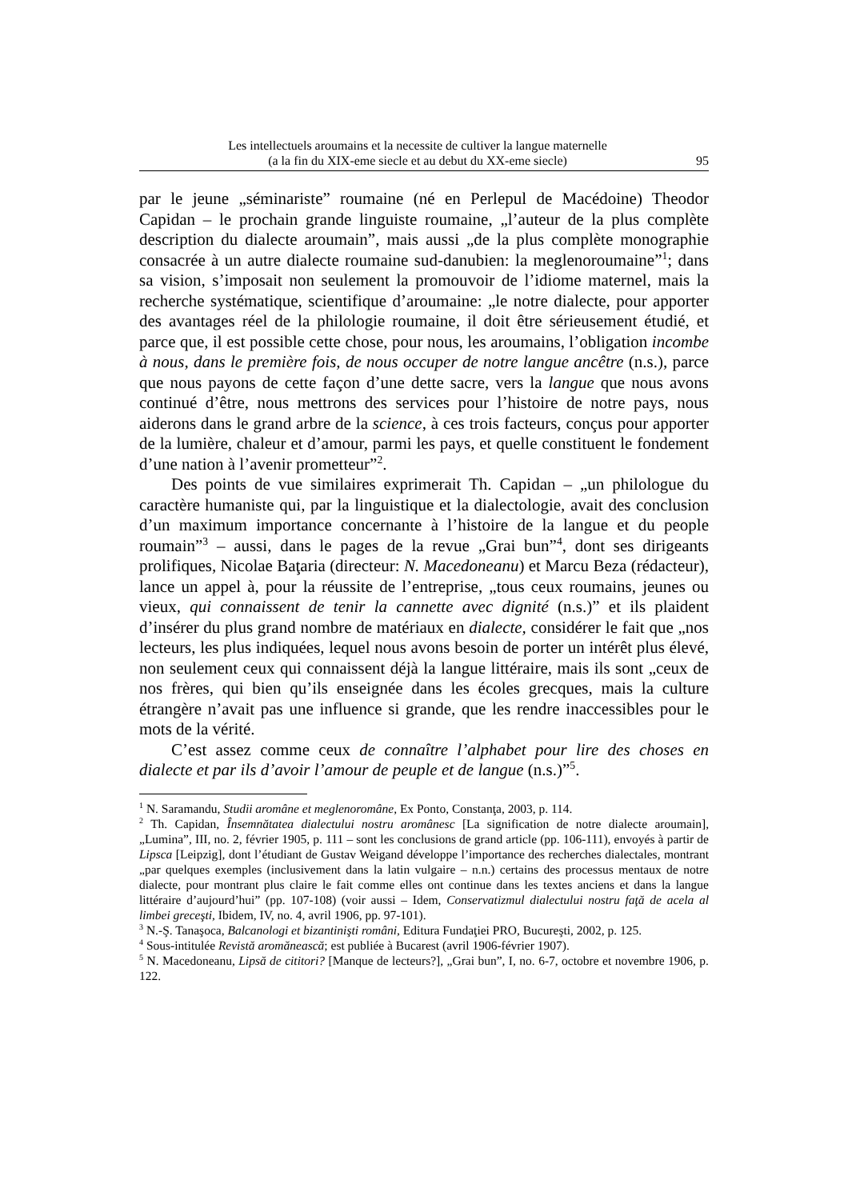Les intellectuels aroumains et la necessite de cultiver la langue maternelle
(a la fin du XIX-eme siecle et au debut du XX-eme siecle)
95
par le jeune „séminariste” roumaine (né en Perlepul de Macédoine) Theodor Capidan – le prochain grande linguiste roumaine, „l’auteur de la plus complète description du dialecte aroumain”, mais aussi „de la plus complète monographie consacrée à un autre dialecte roumaine sud-danubien: la meglenoroumaine”<sup>1</sup>; dans sa vision, s’imposait non seulement la promouvoir de l’idiome maternel, mais la recherche systématique, scientifique d’aroumaine: „le notre dialecte, pour apporter des avantages réel de la philologie roumaine, il doit être sérieusement étudié, et parce que, il est possible cette chose, pour nous, les aroumains, l’obligation incombe à nous, dans le première fois, de nous occuper de notre langue ancêtre (n.s.), parce que nous payons de cette façon d’une dette sacre, vers la langue que nous avons continué d’être, nous mettrons des services pour l’histoire de notre pays, nous aiderons dans le grand arbre de la science, à ces trois facteurs, conçus pour apporter de la lumière, chaleur et d’amour, parmi les pays, et quelle constituent le fondement d’une nation à l’avenir prometteur”<sup>2</sup>.
Des points de vue similaires exprimerait Th. Capidan – „un philologue du caractère humaniste qui, par la linguistique et la dialectologie, avait des conclusion d’un maximum importance concernante à l’histoire de la langue et du people roumain”<sup>3</sup> – aussi, dans le pages de la revue „Grai bun”<sup>4</sup>, dont ses dirigeants prolifiques, Nicolae Baţaria (directeur: N. Macedoneanu) et Marcu Beza (rédacteur), lance un appel à, pour la réussite de l’entreprise, „tous ceux roumains, jeunes ou vieux, qui connaissent de tenir la cannette avec dignité (n.s.)” et ils plaident d’insérer du plus grand nombre de matériaux en dialecte, considérer le fait que „nos lecteurs, les plus indiquées, lequel nous avons besoin de porter un intérêt plus élevé, non seulement ceux qui connaissent déjà la langue littéraire, mais ils sont „ceux de nos frères, qui bien qu’ils enseignée dans les écoles grecques, mais la culture étrangère n’avait pas une influence si grande, que les rendre inaccessibles pour le mots de la vérité.
C’est assez comme ceux de connaître l’alphabet pour lire des choses en dialecte et par ils d’avoir l’amour de peuple et de langue (n.s.)”<sup>5</sup>.
<sup>1</sup> N. Saramandu, Studii aromâne et meglenoromâne, Ex Ponto, Constanţa, 2003, p. 114.
<sup>2</sup> Th. Capidan, Însemnătatea dialectului nostru aromânesc [La signification de notre dialecte aroumain], „Lumina”, III, no. 2, février 1905, p. 111 – sont les conclusions de grand article (pp. 106-111), envoyés à partir de Lipsca [Leipzig], dont l’étudiant de Gustav Weigand développe l’importance des recherches dialectales, montrant „par quelques exemples (inclusivement dans la latin vulgaire – n.n.) certains des processus mentaux de notre dialecte, pour montrant plus claire le fait comme elles ont continue dans les textes anciens et dans la langue littéraire d’aujourd’hui” (pp. 107-108) (voir aussi – Idem, Conservatizmul dialectului nostru faţă de acela al limbei greceşti, Ibidem, IV, no. 4, avril 1906, pp. 97-101).
<sup>3</sup> N.-Ş. Tanaşoca, Balcanologi et bizantinişti români, Editura Fundaţiei PRO, Bucureşti, 2002, p. 125.
<sup>4</sup> Sous-intitulée Revistă aromănească; est publiée à Bucarest (avril 1906-février 1907).
<sup>5</sup> N. Macedoneanu, Lipsă de cititori? [Manque de lecteurs?], „Grai bun”, I, no. 6-7, octobre et novembre 1906, p. 122.